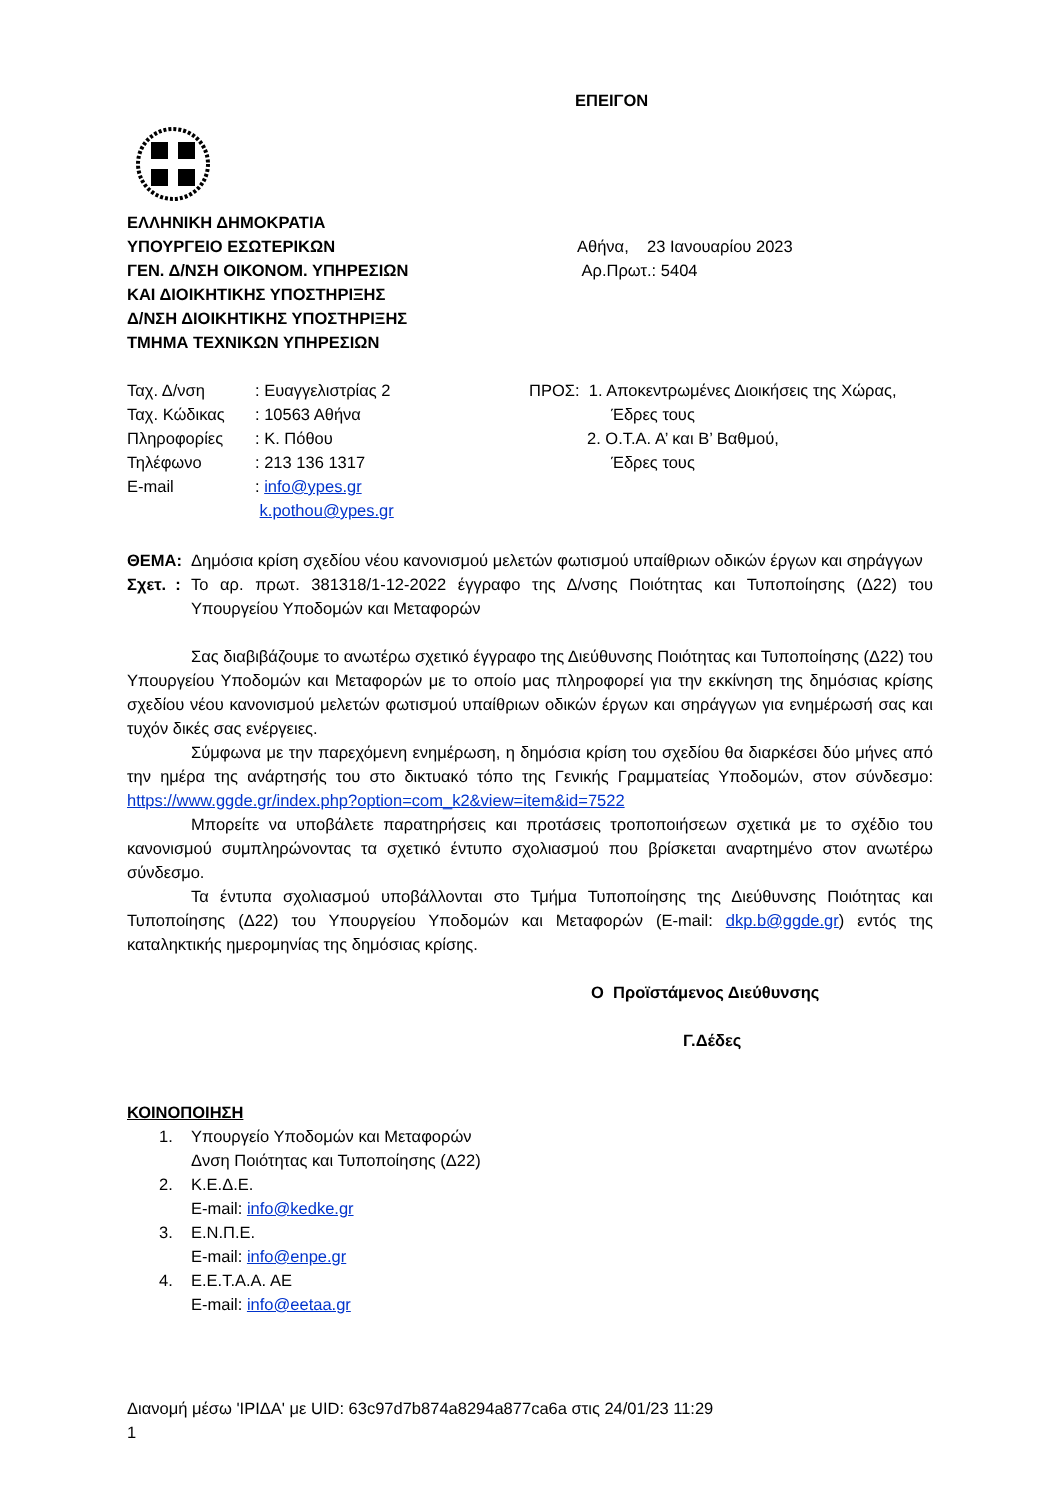ΕΠΕΙΓΟΝ
ΕΛΛΗΝΙΚΗ ΔΗΜΟΚΡΑΤΙΑ
ΥΠΟΥΡΓΕΙΟ ΕΣΩΤΕΡΙΚΩΝ
ΓΕΝ. Δ/ΝΣΗ ΟΙΚΟΝΟΜ. ΥΠΗΡΕΣΙΩΝ
ΚΑΙ ΔΙΟΙΚΗΤΙΚΗΣ ΥΠΟΣΤΗΡΙΞΗΣ
Δ/ΝΣΗ ΔΙΟΙΚΗΤΙΚΗΣ ΥΠΟΣΤΗΡΙΞΗΣ
ΤΜΗΜΑ ΤΕΧΝΙΚΩΝ ΥΠΗΡΕΣΙΩΝ
Αθήνα, 23 Ιανουαρίου 2023
Αρ.Πρωτ.: 5404
Ταχ. Δ/νση: Ευαγγελιστρίας 2
Ταχ. Κώδικας: 10563 Αθήνα
Πληροφορίες: Κ. Πόθου
Τηλέφωνο: 213 136 1317
E-mail: info@ypes.gr
k.pothou@ypes.gr
ΠΡΟΣ: 1. Αποκεντρωμένες Διοικήσεις της Χώρας,
Έδρες τους
2. Ο.Τ.Α. Α’ και Β’ Βαθμού,
Έδρες τους
ΘΕΜΑ: Δημόσια κρίση σχεδίου νέου κανονισμού μελετών φωτισμού υπαίθριων οδικών έργων και σηράγγων
Σχετ. : Το αρ. πρωτ. 381318/1-12-2022 έγγραφο της Δ/νσης Ποιότητας και Τυποποίησης (Δ22) του Υπουργείου Υποδομών και Μεταφορών
Σας διαβιβάζουμε το ανωτέρω σχετικό έγγραφο της Διεύθυνσης Ποιότητας και Τυποποίησης (Δ22) του Υπουργείου Υποδομών και Μεταφορών με το οποίο μας πληροφορεί για την εκκίνηση της δημόσιας κρίσης σχεδίου νέου κανονισμού μελετών φωτισμού υπαίθριων οδικών έργων και σηράγγων για ενημέρωσή σας και τυχόν δικές σας ενέργειες.
Σύμφωνα με την παρεχόμενη ενημέρωση, η δημόσια κρίση του σχεδίου θα διαρκέσει δύο μήνες από την ημέρα της ανάρτησής του στο δικτυακό τόπο της Γενικής Γραμματείας Υποδομών, στον σύνδεσμο: https://www.ggde.gr/index.php?option=com_k2&view=item&id=7522
Μπορείτε να υποβάλετε παρατηρήσεις και προτάσεις τροποποιήσεων σχετικά με το σχέδιο του κανονισμού συμπληρώνοντας τα σχετικό έντυπο σχολιασμού που βρίσκεται αναρτημένο στον ανωτέρω σύνδεσμο.
Τα έντυπα σχολιασμού υποβάλλονται στο Τμήμα Τυποποίησης της Διεύθυνσης Ποιότητας και Τυποποίησης (Δ22) του Υπουργείου Υποδομών και Μεταφορών (E-mail: dkp.b@ggde.gr) εντός της καταληκτικής ημερομηνίας της δημόσιας κρίσης.
Ο Προϊστάμενος Διεύθυνσης
Γ.Δέδες
ΚΟΙΝΟΠΟΙΗΣΗ
1. Υπουργείο Υποδομών και Μεταφορών
Δνση Ποιότητας και Τυποποίησης (Δ22)
2. Κ.Ε.Δ.Ε.
E-mail: info@kedke.gr
3. Ε.Ν.Π.Ε.
E-mail: info@enpe.gr
4. Ε.Ε.Τ.Α.Α. ΑΕ
E-mail: info@eetaa.gr
Διανομή μέσω 'ΙΡΙΔΑ' με UID: 63c97d7b874a8294a877ca6a στις 24/01/23 11:29
1